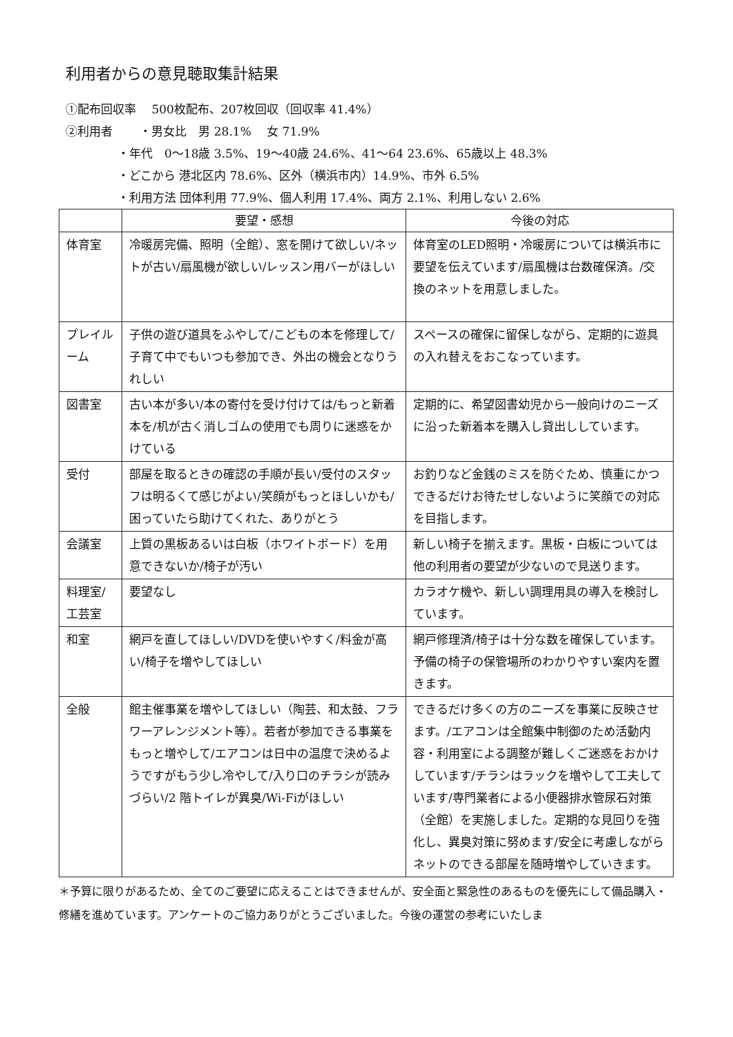利用者からの意見聴取集計結果
①配布回収率　 500枚配布、207枚回収（回収率 41.4%）
②利用者　　 ・男女比　男 28.1%　 女 71.9%
・年代　0～18歳 3.5%、19～40歳 24.6%、41～64 23.6%、65歳以上 48.3%
・どこから 港北区内 78.6%、区外（横浜市内）14.9%、市外 6.5%
・利用方法 団体利用 77.9%、個人利用 17.4%、両方 2.1%、利用しない 2.6%
| | 要望・感想 | 今後の対応 |
| --- | --- | --- |
| 体育室 | 冷暖房完備、照明（全館）、窓を開けて欲しい/ネットが古い/扇風機が欲しい/レッスン用バーがほしい | 体育室のLED照明・冷暖房については横浜市に要望を伝えています/扇風機は台数確保済。/交換のネットを用意しました。 |
| プレイルーム | 子供の遊び道具をふやして/こどもの本を修理して/子育て中でもいつも参加でき、外出の機会となりうれしい | スペースの確保に留保しながら、定期的に遊具の入れ替えをおこなっています。 |
| 図書室 | 古い本が多い/本の寄付を受け付けては/もっと新着本を/机が古く消しゴムの使用でも周りに迷惑をかけている | 定期的に、希望図書幼児から一般向けのニーズに沿った新着本を購入し貸出ししています。 |
| 受付 | 部屋を取るときの確認の手順が長い/受付のスタッフは明るくて感じがよい/笑顔がもっとほしいかも/困っていたら助けてくれた、ありがとう | お釣りなど金銭のミスを防ぐため、慎重にかつできるだけお待たせしないように笑顔での対応を目指します。 |
| 会議室 | 上質の黒板あるいは白板（ホワイトボード）を用意できないか/椅子が汚い | 新しい椅子を揃えます。黒板・白板については他の利用者の要望が少ないので見送ります。 |
| 料理室/工芸室 | 要望なし | カラオケ機や、新しい調理用具の導入を検討しています。 |
| 和室 | 網戸を直してほしい/DVDを使いやすく/料金が高い/椅子を増やしてほしい | 網戸修理済/椅子は十分な数を確保しています。予備の椅子の保管場所のわかりやすい案内を置きます。 |
| 全般 | 館主催事業を増やしてほしい（陶芸、和太鼓、フラワーアレンジメント等）。若者が参加できる事業をもっと増やして/エアコンは日中の温度で決めるようですがもう少し冷やして/入り口のチラシが読みづらい/2 階トイレが異臭/Wi-Fiがほしい | できるだけ多くの方のニーズを事業に反映させます。/エアコンは全館集中制御のため活動内容・利用室による調整が難しくご迷惑をおかけしています/チラシはラックを増やして工夫しています/専門業者による小便器排水管尿石対策（全館）を実施しました。定期的な見回りを強化し、異臭対策に努めます/安全に考慮しながらネットのできる部屋を随時増やしていきます。 |
＊予算に限りがあるため、全てのご要望に応えることはできませんが、安全面と緊急性のあるものを優先にして備品購入・修繕を進めています。アンケートのご協力ありがとうございました。今後の運営の参考にいたしま